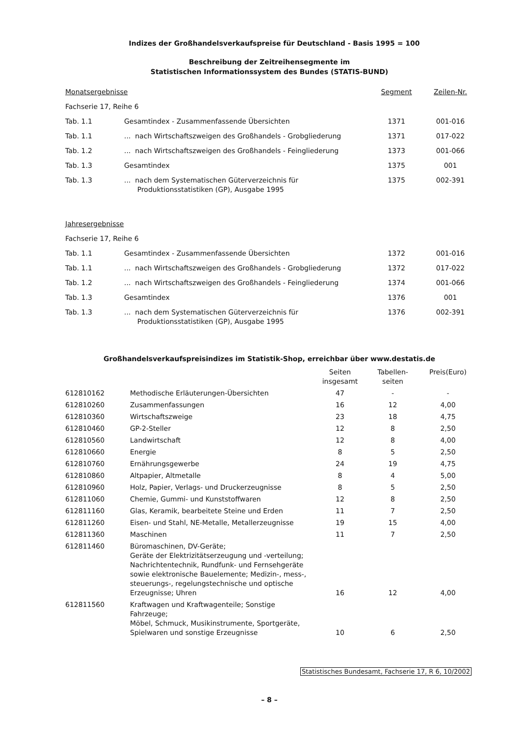Indizes der Großhandelsverkaufspreise für Deutschland - Basis 1995 = 100
Beschreibung der Zeitreihensegmente im
Statistischen Informationssystem des Bundes (STATIS-BUND)
| Monatsergebnisse | | Segment | Zeilen-Nr. |
| Fachserie 17, Reihe 6 | | | |
| Tab. 1.1 | Gesamtindex - Zusammenfassende Übersichten | 1371 | 001-016 |
| Tab. 1.1 | ... nach Wirtschaftszweigen des Großhandels - Grobgliederung | 1371 | 017-022 |
| Tab. 1.2 | ... nach Wirtschaftszweigen des Großhandels - Feingliederung | 1373 | 001-066 |
| Tab. 1.3 | Gesamtindex | 1375 | 001 |
| Tab. 1.3 | ... nach dem Systematischen Güterverzeichnis für Produktionsstatistiken (GP), Ausgabe 1995 | 1375 | 002-391 |
| Jahresergebnisse | | | |
| Fachserie 17, Reihe 6 | | | |
| Tab. 1.1 | Gesamtindex - Zusammenfassende Übersichten | 1372 | 001-016 |
| Tab. 1.1 | ... nach Wirtschaftszweigen des Großhandels - Grobgliederung | 1372 | 017-022 |
| Tab. 1.2 | ... nach Wirtschaftszweigen des Großhandels - Feingliederung | 1374 | 001-066 |
| Tab. 1.3 | Gesamtindex | 1376 | 001 |
| Tab. 1.3 | ... nach dem Systematischen Güterverzeichnis für Produktionsstatistiken (GP), Ausgabe 1995 | 1376 | 002-391 |
Großhandelsverkaufspreisindizes im Statistik-Shop, erreichbar über www.destatis.de
| | | Seiten insgesamt | Tabellen- seiten | Preis(Euro) |
| 612810162 | Methodische Erläuterungen-Übersichten | 47 | - | - |
| 612810260 | Zusammenfassungen | 16 | 12 | 4,00 |
| 612810360 | Wirtschaftszweige | 23 | 18 | 4,75 |
| 612810460 | GP-2-Steller | 12 | 8 | 2,50 |
| 612810560 | Landwirtschaft | 12 | 8 | 4,00 |
| 612810660 | Energie | 8 | 5 | 2,50 |
| 612810760 | Ernährungsgewerbe | 24 | 19 | 4,75 |
| 612810860 | Altpapier, Altmetalle | 8 | 4 | 5,00 |
| 612810960 | Holz, Papier, Verlags- und Druckerzeugnisse | 8 | 5 | 2,50 |
| 612811060 | Chemie, Gummi- und Kunststoffwaren | 12 | 8 | 2,50 |
| 612811160 | Glas, Keramik, bearbeitete Steine und Erden | 11 | 7 | 2,50 |
| 612811260 | Eisen- und Stahl, NE-Metalle, Metallerzeugnisse | 19 | 15 | 4,00 |
| 612811360 | Maschinen | 11 | 7 | 2,50 |
| 612811460 | Büromaschinen, DV-Geräte; Geräte der Elektrizitätserzeugung und -verteilung; Nachrichtentechnik, Rundfunk- und Fernsehgeräte sowie elektronische Bauelemente; Medizin-, mess-, steuerungs-, regelungstechnische und optische Erzeugnisse; Uhren | 16 | 12 | 4,00 |
| 612811560 | Kraftwagen und Kraftwagenteile; Sonstige Fahrzeuge; Möbel, Schmuck, Musikinstrumente, Sportgeräte, Spielwaren und sonstige Erzeugnisse | 10 | 6 | 2,50 |
Statistisches Bundesamt, Fachserie 17, R 6, 10/2002
– 8 –